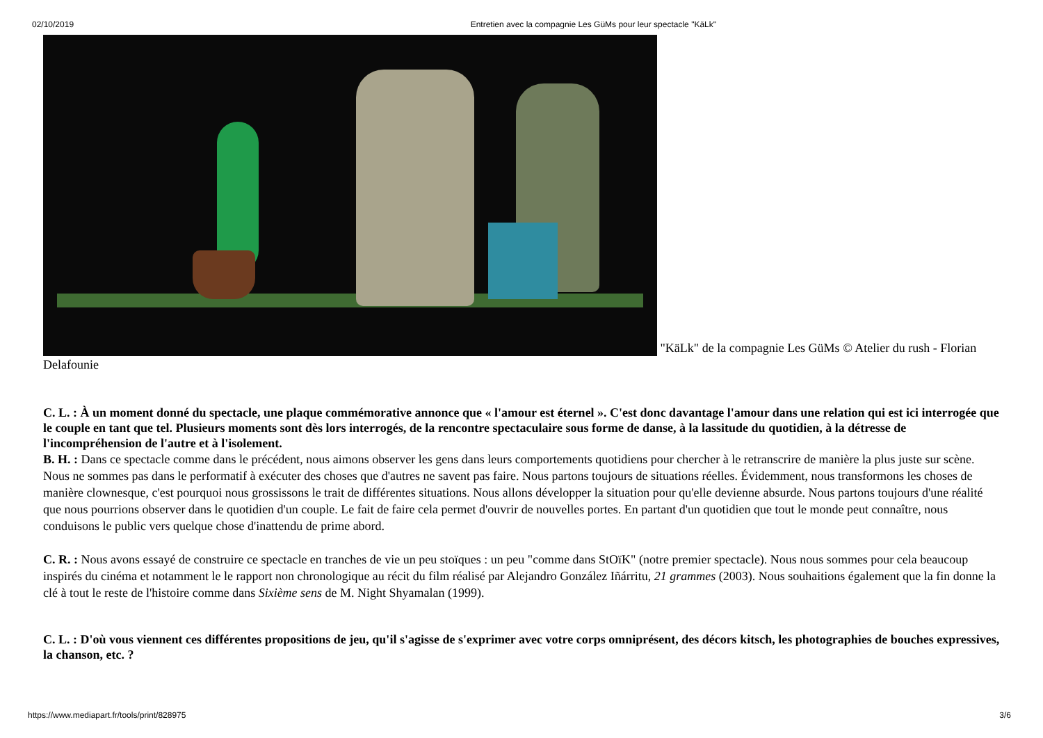02/10/2019 Entretien avec la compagnie Les GüMs pour leur spectacle "KäLk"
"KäLk" de la compagnie Les GüMs © Atelier du rush - Florian Delafounie
C. L. : À un moment donné du spectacle, une plaque commémorative annonce que « l'amour est éternel ». C'est donc davantage l'amour dans une relation qui est ici interrogée que le couple en tant que tel. Plusieurs moments sont dès lors interrogés, de la rencontre spectaculaire sous forme de danse, à la lassitude du quotidien, à la détresse de l'incompréhension de l'autre et à l'isolement.
B. H. : Dans ce spectacle comme dans le précédent, nous aimons observer les gens dans leurs comportements quotidiens pour chercher à le retranscrire de manière la plus juste sur scène. Nous ne sommes pas dans le performatif à exécuter des choses que d'autres ne savent pas faire. Nous partons toujours de situations réelles. Évidemment, nous transformons les choses de manière clownesque, c'est pourquoi nous grossissons le trait de différentes situations. Nous allons développer la situation pour qu'elle devienne absurde. Nous partons toujours d'une réalité que nous pourrions observer dans le quotidien d'un couple. Le fait de faire cela permet d'ouvrir de nouvelles portes. En partant d'un quotidien que tout le monde peut connaître, nous conduisons le public vers quelque chose d'inattendu de prime abord.
C. R. : Nous avons essayé de construire ce spectacle en tranches de vie un peu stoïques : un peu "comme dans StOïK" (notre premier spectacle). Nous nous sommes pour cela beaucoup inspirés du cinéma et notamment le le rapport non chronologique au récit du film réalisé par Alejandro González Iñárritu, 21 grammes (2003). Nous souhaitions également que la fin donne la clé à tout le reste de l'histoire comme dans Sixième sens de M. Night Shyamalan (1999).
C. L. : D'où vous viennent ces différentes propositions de jeu, qu'il s'agisse de s'exprimer avec votre corps omniprésent, des décors kitsch, les photographies de bouches expressives, la chanson, etc. ?
https://www.mediapart.fr/tools/print/828975 3/6